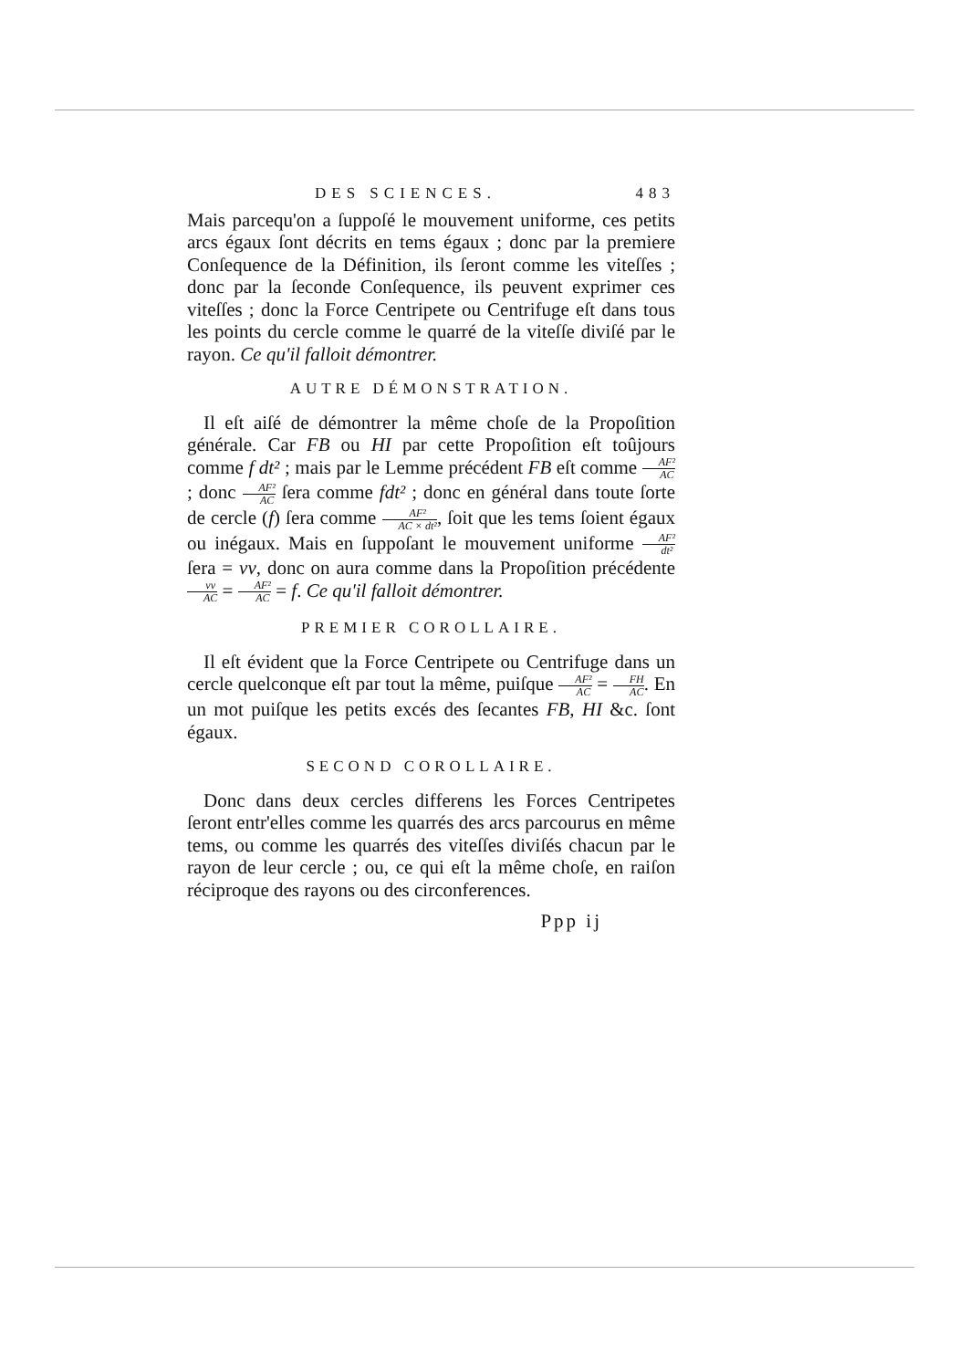DES SCIENCES. 483
Mais parcequ'on a ſuppoſé le mouvement uniforme, ces petits arcs égaux ſont décrits en tems égaux ; donc par la premiere Conſequence de la Définition, ils ſeront comme les viteſſes ; donc par la ſeconde Conſequence, ils peuvent exprimer ces viteſſes ; donc la Force Centripete ou Centrifuge eſt dans tous les points du cercle comme le quarré de la viteſſe diviſé par le rayon. Ce qu'il falloit démontrer.
AUTRE DÉMONSTRATION.
Il eſt aiſé de démontrer la même choſe de la Propoſition générale. Car FB ou HI par cette Propoſition eſt toûjours comme f dt² ; mais par le Lemme précédent FB eſt comme AF² AC ; donc AF² AC ſera comme fdt² ; donc en général dans toute ſorte de cercle (f) ſera comme AF² AC × dt², ſoit que les tems ſoient égaux ou inégaux. Mais en ſuppoſant le mouvement uniforme AF² dt² ſera = vv, donc on aura comme dans la Propoſition précédente vv AC = AF² AC = f. Ce qu'il falloit démontrer.
PREMIER COROLLAIRE.
Il eſt évident que la Force Centripete ou Centrifuge dans un cercle quelconque eſt par tout la même, puiſque AF² AC = FH AC. En un mot puiſque les petits excés des ſecantes FB, HI &c. ſont égaux.
SECOND COROLLAIRE.
Donc dans deux cercles differens les Forces Centripetes ſeront entr'elles comme les quarrés des arcs parcourus en même tems, ou comme les quarrés des viteſſes diviſés chacun par le rayon de leur cercle ; ou, ce qui eſt la même choſe, en raiſon réciproque des rayons ou des circonferences.
Ppp ij